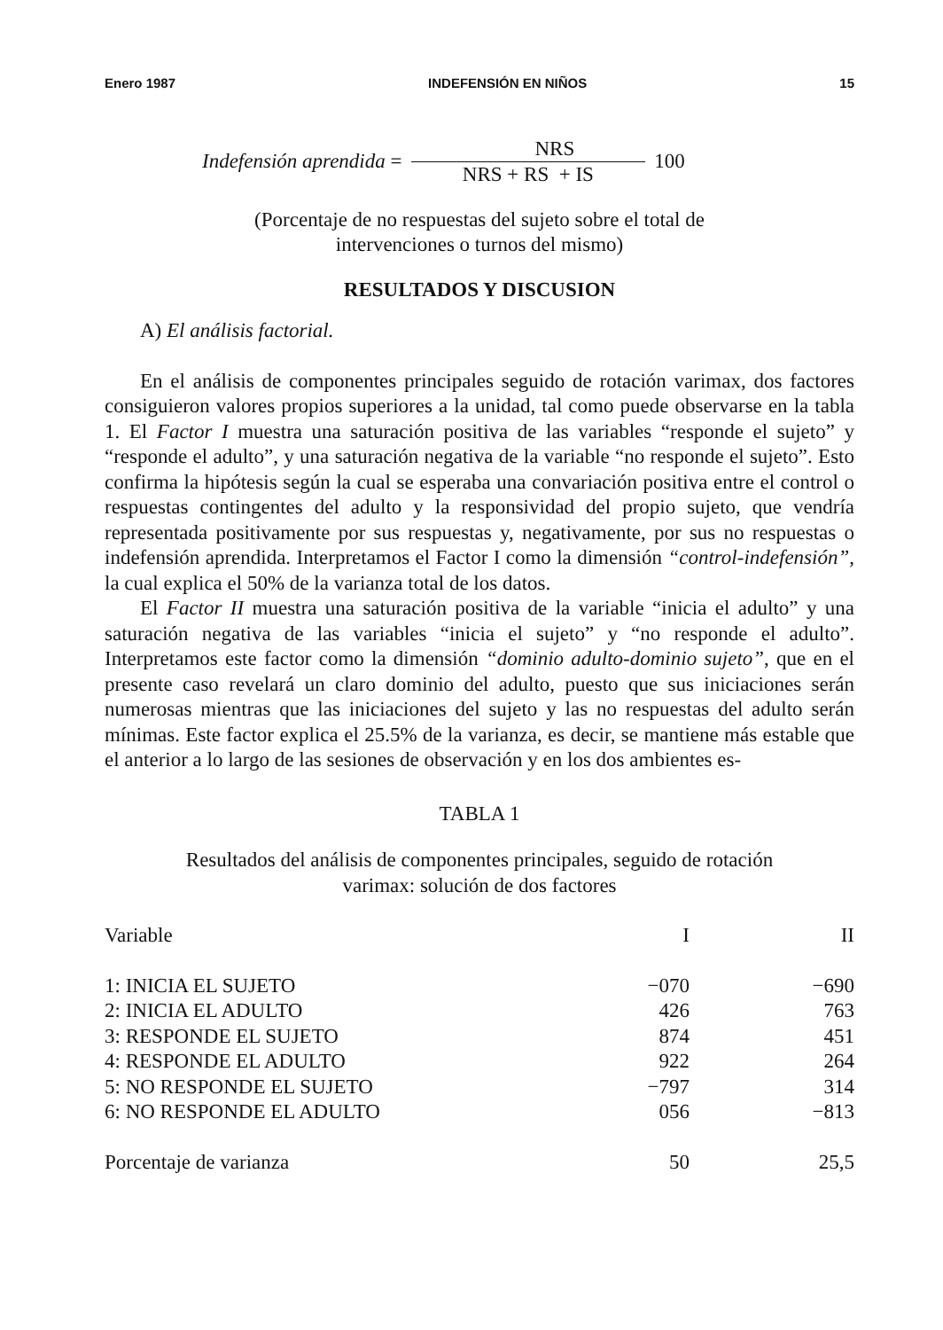Enero 1987 INDEFENSIÓN EN NIÑOS 15
Indefensión aprendida = NRS NRS + RS + IS 100
(Porcentaje de no respuestas del sujeto sobre el total de
intervenciones o turnos del mismo)
RESULTADOS Y DISCUSION
A) El análisis factorial.
En el análisis de componentes principales seguido de rotación varimax, dos factores consiguieron valores propios superiores a la unidad, tal como puede observarse en la tabla 1. El Factor I muestra una saturación positiva de las variables “responde el sujeto” y “responde el adulto”, y una saturación negativa de la variable “no responde el sujeto”. Esto confirma la hipótesis según la cual se esperaba una convariación positiva entre el control o respuestas contingentes del adulto y la responsividad del propio sujeto, que vendría representada positivamente por sus respuestas y, negativamente, por sus no respuestas o indefensión aprendida. Interpretamos el Factor I como la dimensión “control-indefensión”, la cual explica el 50% de la varianza total de los datos.
El Factor II muestra una saturación positiva de la variable “inicia el adulto” y una saturación negativa de las variables “inicia el sujeto” y “no responde el adulto”. Interpretamos este factor como la dimensión “dominio adulto-dominio sujeto”, que en el presente caso revelará un claro dominio del adulto, puesto que sus iniciaciones serán numerosas mientras que las iniciaciones del sujeto y las no respuestas del adulto serán mínimas. Este factor explica el 25.5% de la varianza, es decir, se mantiene más estable que el anterior a lo largo de las sesiones de observación y en los dos ambientes es-
TABLA 1
Resultados del análisis de componentes principales, seguido de rotación
varimax: solución de dos factores
| Variable | I | II |
| --- | --- | --- |
| 1: INICIA EL SUJETO | −070 | −690 |
| 2: INICIA EL ADULTO | 426 | 763 |
| 3: RESPONDE EL SUJETO | 874 | 451 |
| 4: RESPONDE EL ADULTO | 922 | 264 |
| 5: NO RESPONDE EL SUJETO | −797 | 314 |
| 6: NO RESPONDE EL ADULTO | 056 | −813 |
| Porcentaje de varianza | 50 | 25,5 |